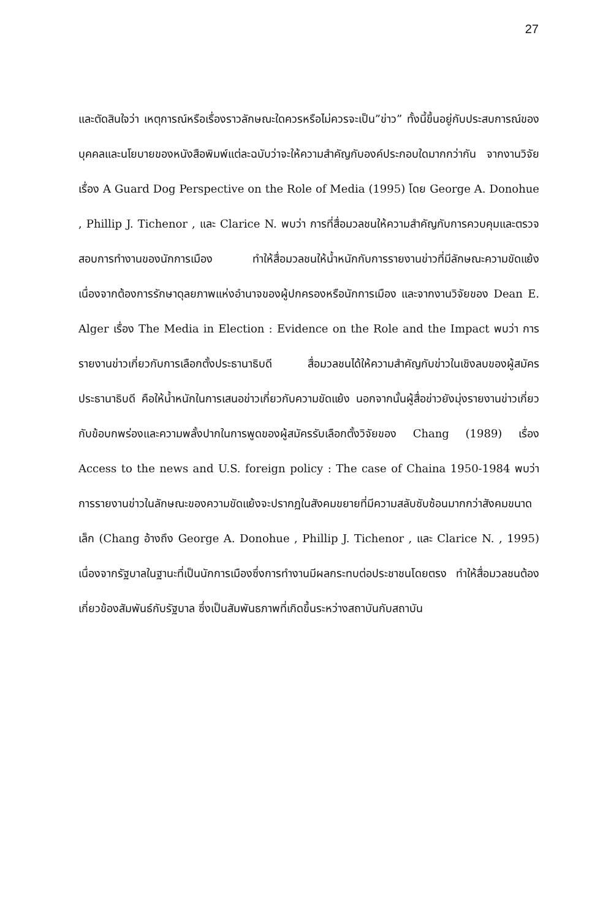27
และตัดสินใจว่า เหตุการณ์หรือเรื่องราวลักษณะใดควรหรือไม่ควรจะเป็น”ข่าว” ทั้งนี้ขึ้นอยู่กับประสบการณ์ของบุคคลและนโยบายของหนังสือพิมพ์แต่ละฉบับว่าจะให้ความสำคัญกับองค์ประกอบใดมากกว่ากัน จากงานวิจัยเรื่อง A Guard Dog Perspective on the Role of Media (1995) โดย George A. Donohue , Phillip J. Tichenor , และ Clarice N. พบว่า การที่สื่อมวลชนให้ความสำคัญกับการควบคุมและตรวจสอบการทำงานของนักการเมือง ทำให้สื่อมวลชนให้น้ำหนักกับการรายงานข่าวที่มีลักษณะความขัดแย้ง เนื่องจากต้องการรักษาดุลยภาพแห่งอำนาจของผู้ปกครองหรือนักการเมือง และจากงานวิจัยของ Dean E. Alger เรื่อง The Media in Election : Evidence on the Role and the Impact พบว่า การรายงานข่าวเกี่ยวกับการเลือกตั้งประธานาธิบดี สื่อมวลชนได้ให้ความสำคัญกับข่าวในเชิงลบของผู้สมัครประธานาธิบดี คือให้น้ำหนักในการเสนอข่าวเกี่ยวกับความขัดแย้ง นอกจากนั้นผู้สื่อข่าวยังมุ่งรายงานข่าวเกี่ยวกับข้อบกพร่องและความพลั้งปากในการพูดของผู้สมัครรับเลือกตั้งวิจัยของ Chang (1989) เรื่อง Access to the news and U.S. foreign policy : The case of Chaina 1950-1984 พบว่า การรายงานข่าวในลักษณะของความขัดแย้งจะปรากฏในสังคมขยายที่มีความสลับซับซ้อนมากกว่าสังคมขนาดเล็ก (Chang อ้างถึง George A. Donohue , Phillip J. Tichenor , และ Clarice N. , 1995) เนื่องจากรัฐบาลในฐานะที่เป็นนักการเมืองซึ่งการทำงานมีผลกระทบต่อประชาชนโดยตรง ทำให้สื่อมวลชนต้องเกี่ยวข้องสัมพันธ์กับรัฐบาล ซึ่งเป็นสัมพันธภาพที่เกิดขึ้นระหว่างสถาบันกับสถาบัน